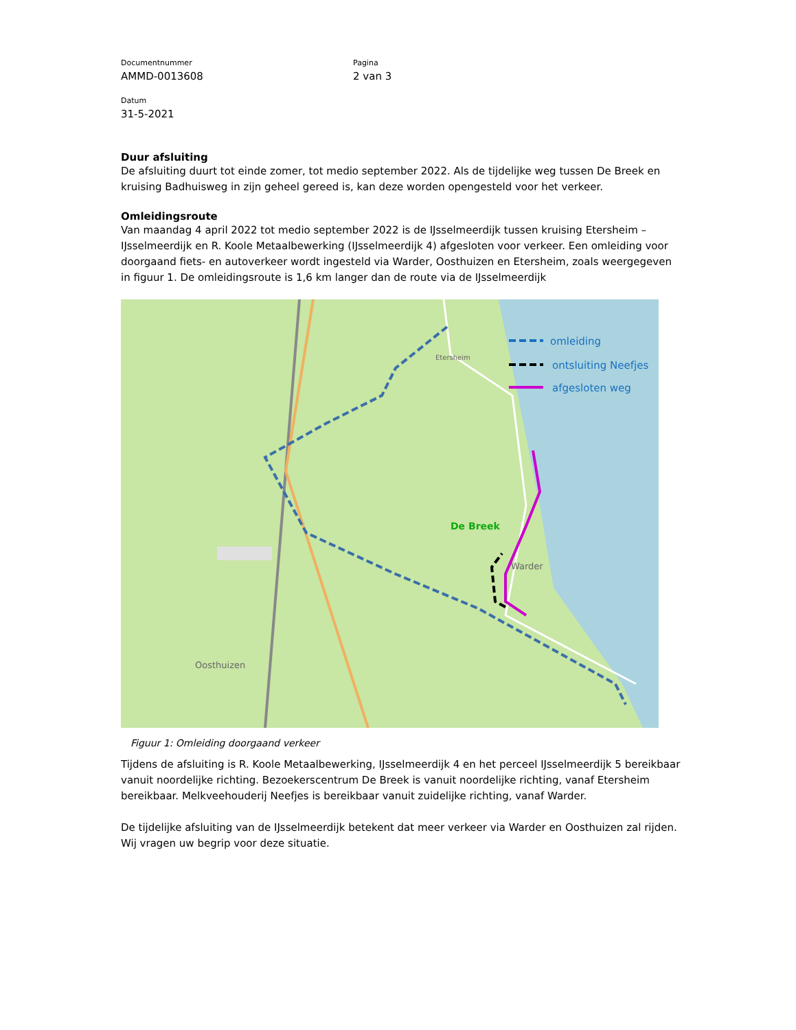Documentnummer
AMMD-0013608
Pagina
2 van 3
Datum
31-5-2021
Duur afsluiting
De afsluiting duurt tot einde zomer, tot medio september 2022. Als de tijdelijke weg tussen De Breek en kruising Badhuisweg in zijn geheel gereed is, kan deze worden opengesteld voor het verkeer.
Omleidingsroute
Van maandag 4 april 2022 tot medio september 2022 is de IJsselmeerdijk tussen kruising Etersheim – IJsselmeerdijk en R. Koole Metaalbewerking (IJsselmeerdijk 4) afgesloten voor verkeer. Een omleiding voor doorgaand fiets- en autoverkeer wordt ingesteld via Warder, Oosthuizen en Etersheim, zoals weergegeven in figuur 1. De omleidingsroute is 1,6 km langer dan de route via de IJsselmeerdijk
Oosthuizen
Warder
Etersheim
De Breek
omleiding
ontsluiting Neefjes
afgesloten weg
Figuur 1: Omleiding doorgaand verkeer
Tijdens de afsluiting is R. Koole Metaalbewerking, IJsselmeerdijk 4 en het perceel IJsselmeerdijk 5 bereikbaar vanuit noordelijke richting. Bezoekerscentrum De Breek is vanuit noordelijke richting, vanaf Etersheim bereikbaar. Melkveehouderij Neefjes is bereikbaar vanuit zuidelijke richting, vanaf Warder.
De tijdelijke afsluiting van de IJsselmeerdijk betekent dat meer verkeer via Warder en Oosthuizen zal rijden. Wij vragen uw begrip voor deze situatie.